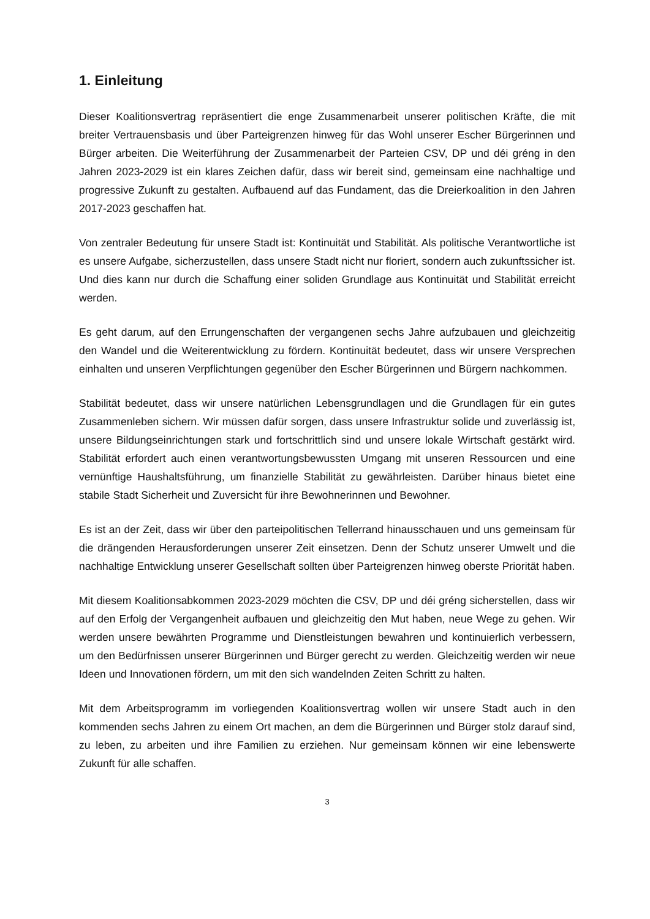1. Einleitung
Dieser Koalitionsvertrag repräsentiert die enge Zusammenarbeit unserer politischen Kräfte, die mit breiter Vertrauensbasis und über Parteigrenzen hinweg für das Wohl unserer Escher Bürgerinnen und Bürger arbeiten. Die Weiterführung der Zusammenarbeit der Parteien CSV, DP und déi gréng in den Jahren 2023-2029 ist ein klares Zeichen dafür, dass wir bereit sind, gemeinsam eine nachhaltige und progressive Zukunft zu gestalten. Aufbauend auf das Fundament, das die Dreierkoalition in den Jahren 2017-2023 geschaffen hat.
Von zentraler Bedeutung für unsere Stadt ist: Kontinuität und Stabilität. Als politische Verantwortliche ist es unsere Aufgabe, sicherzustellen, dass unsere Stadt nicht nur floriert, sondern auch zukunftssicher ist. Und dies kann nur durch die Schaffung einer soliden Grundlage aus Kontinuität und Stabilität erreicht werden.
Es geht darum, auf den Errungenschaften der vergangenen sechs Jahre aufzubauen und gleichzeitig den Wandel und die Weiterentwicklung zu fördern. Kontinuität bedeutet, dass wir unsere Versprechen einhalten und unseren Verpflichtungen gegenüber den Escher Bürgerinnen und Bürgern nachkommen.
Stabilität bedeutet, dass wir unsere natürlichen Lebensgrundlagen und die Grundlagen für ein gutes Zusammenleben sichern. Wir müssen dafür sorgen, dass unsere Infrastruktur solide und zuverlässig ist, unsere Bildungseinrichtungen stark und fortschrittlich sind und unsere lokale Wirtschaft gestärkt wird. Stabilität erfordert auch einen verantwortungsbewussten Umgang mit unseren Ressourcen und eine vernünftige Haushaltsführung, um finanzielle Stabilität zu gewährleisten. Darüber hinaus bietet eine stabile Stadt Sicherheit und Zuversicht für ihre Bewohnerinnen und Bewohner.
Es ist an der Zeit, dass wir über den parteipolitischen Tellerrand hinausschauen und uns gemeinsam für die drängenden Herausforderungen unserer Zeit einsetzen. Denn der Schutz unserer Umwelt und die nachhaltige Entwicklung unserer Gesellschaft sollten über Parteigrenzen hinweg oberste Priorität haben.
Mit diesem Koalitionsabkommen 2023-2029 möchten die CSV, DP und déi gréng sicherstellen, dass wir auf den Erfolg der Vergangenheit aufbauen und gleichzeitig den Mut haben, neue Wege zu gehen. Wir werden unsere bewährten Programme und Dienstleistungen bewahren und kontinuierlich verbessern, um den Bedürfnissen unserer Bürgerinnen und Bürger gerecht zu werden. Gleichzeitig werden wir neue Ideen und Innovationen fördern, um mit den sich wandelnden Zeiten Schritt zu halten.
Mit dem Arbeitsprogramm im vorliegenden Koalitionsvertrag wollen wir unsere Stadt auch in den kommenden sechs Jahren zu einem Ort machen, an dem die Bürgerinnen und Bürger stolz darauf sind, zu leben, zu arbeiten und ihre Familien zu erziehen. Nur gemeinsam können wir eine lebenswerte Zukunft für alle schaffen.
3